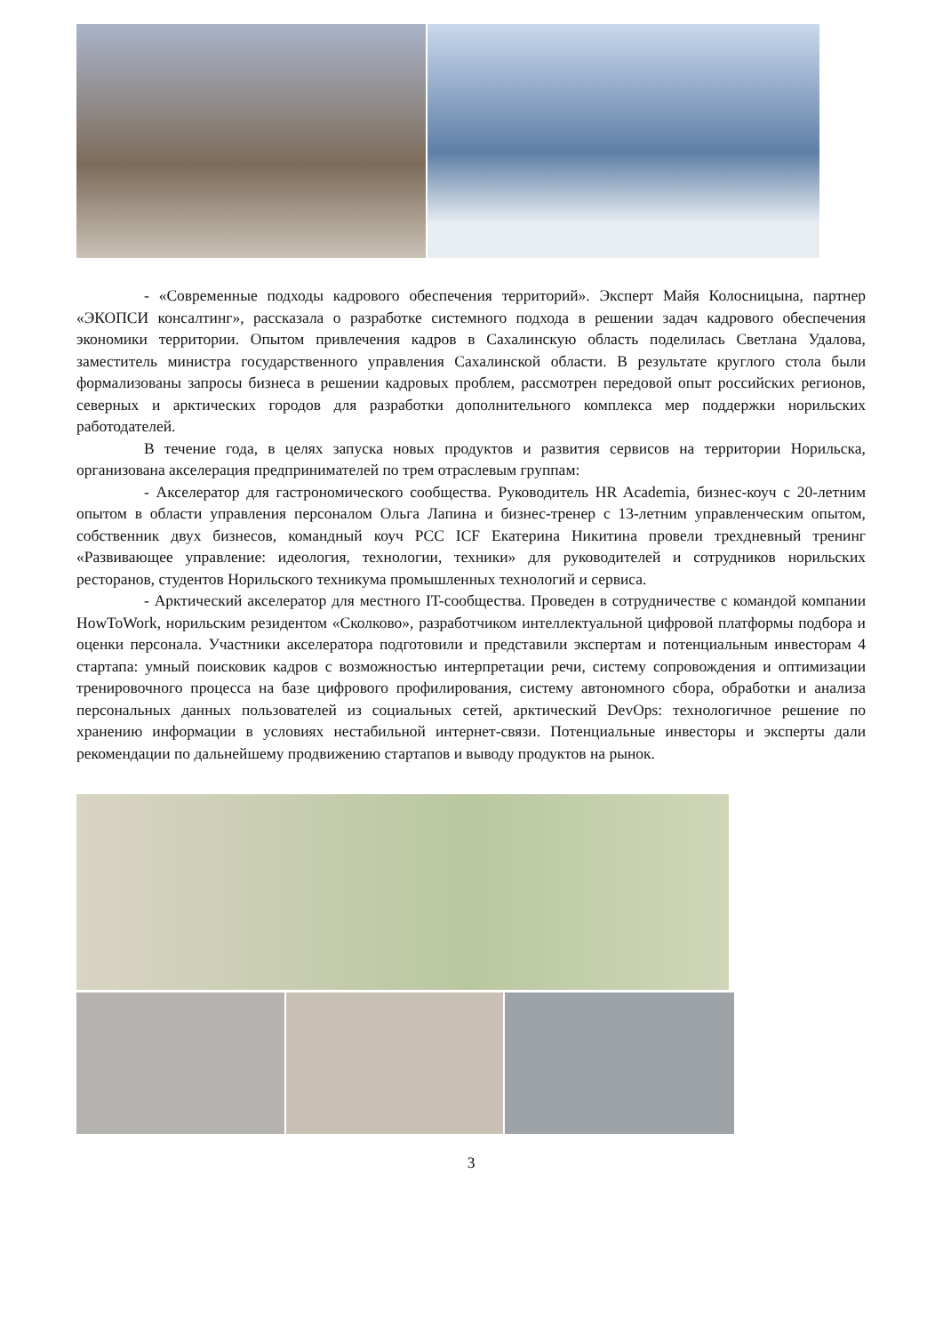- «Современные подходы кадрового обеспечения территорий». Эксперт Майя Колосницына, партнер «ЭКОПСИ консалтинг», рассказала о разработке системного подхода в решении задач кадрового обеспечения экономики территории. Опытом привлечения кадров в Сахалинскую область поделилась Светлана Удалова, заместитель министра государственного управления Сахалинской области. В результате круглого стола были формализованы запросы бизнеса в решении кадровых проблем, рассмотрен передовой опыт российских регионов, северных и арктических городов для разработки дополнительного комплекса мер поддержки норильских работодателей.
В течение года, в целях запуска новых продуктов и развития сервисов на территории Норильска, организована акселерация предпринимателей по трем отраслевым группам:
- Акселератор для гастрономического сообщества. Руководитель HR Academia, бизнес-коуч с 20-летним опытом в области управления персоналом Ольга Лапина и бизнес-тренер с 13-летним управленческим опытом, собственник двух бизнесов, командный коуч PCC ICF Екатерина Никитина провели трехдневный тренинг «Развивающее управление: идеология, технологии, техники» для руководителей и сотрудников норильских ресторанов, студентов Норильского техникума промышленных технологий и сервиса.
- Арктический акселератор для местного IT-сообщества. Проведен в сотрудничестве с командой компании HowToWork, норильским резидентом «Сколково», разработчиком интеллектуальной цифровой платформы подбора и оценки персонала. Участники акселератора подготовили и представили экспертам и потенциальным инвесторам 4 стартапа: умный поисковик кадров с возможностью интерпретации речи, систему сопровождения и оптимизации тренировочного процесса на базе цифрового профилирования, систему автономного сбора, обработки и анализа персональных данных пользователей из социальных сетей, арктический DevOps: технологичное решение по хранению информации в условиях нестабильной интернет-связи. Потенциальные инвесторы и эксперты дали рекомендации по дальнейшему продвижению стартапов и выводу продуктов на рынок.
3